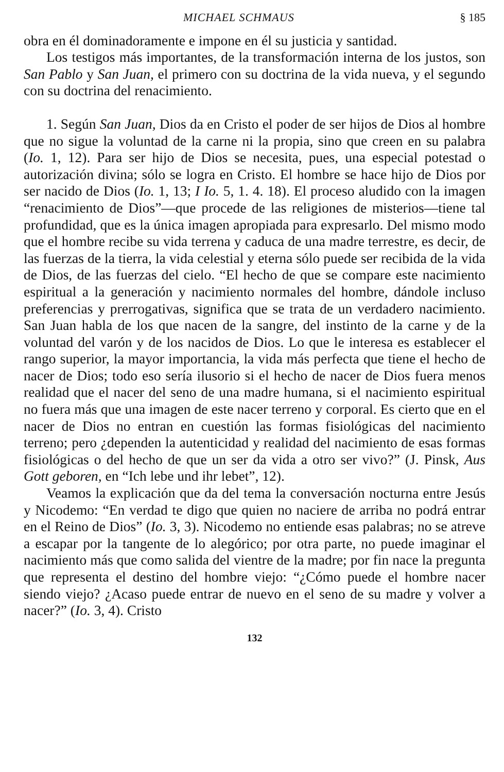MICHAEL SCHMAUS § 185
obra en él dominadoramente e impone en él su justicia y santidad.
Los testigos más importantes, de la transformación interna de los justos, son San Pablo y San Juan, el primero con su doctrina de la vida nueva, y el segundo con su doctrina del renacimiento.
1. Según San Juan, Dios da en Cristo el poder de ser hijos de Dios al hombre que no sigue la voluntad de la carne ni la propia, sino que creen en su palabra (Io. 1, 12). Para ser hijo de Dios se necesita, pues, una especial potestad o autorización divina; sólo se logra en Cristo. El hombre se hace hijo de Dios por ser nacido de Dios (Io. 1, 13; I Io. 5, 1. 4. 18). El proceso aludido con la imagen “renacimiento de Dios”—que procede de las religiones de misterios—tiene tal profundidad, que es la única imagen apropiada para expresarlo. Del mismo modo que el hombre recibe su vida terrena y caduca de una madre terrestre, es decir, de las fuerzas de la tierra, la vida celestial y eterna sólo puede ser recibida de la vida de Dios, de las fuerzas del cielo. “El hecho de que se compare este nacimiento espiritual a la generación y nacimiento normales del hombre, dándole incluso preferencias y prerrogativas, significa que se trata de un verdadero nacimiento. San Juan habla de los que nacen de la sangre, del instinto de la carne y de la voluntad del varón y de los nacidos de Dios. Lo que le interesa es establecer el rango superior, la mayor importancia, la vida más perfecta que tiene el hecho de nacer de Dios; todo eso sería ilusorio si el hecho de nacer de Dios fuera menos realidad que el nacer del seno de una madre humana, si el nacimiento espiritual no fuera más que una imagen de este nacer terreno y corporal. Es cierto que en el nacer de Dios no entran en cuestión las formas fisiológicas del nacimiento terreno; pero ¿dependen la autenticidad y realidad del nacimiento de esas formas fisiológicas o del hecho de que un ser da vida a otro ser vivo?” (J. Pinsk, Aus Gott geboren, en “Ich lebe und ihr lebet”, 12).
Veamos la explicación que da del tema la conversación nocturna entre Jesús y Nicodemo: “En verdad te digo que quien no naciere de arriba no podrá entrar en el Reino de Dios” (Io. 3, 3). Nicodemo no entiende esas palabras; no se atreve a escapar por la tangente de lo alegórico; por otra parte, no puede imaginar el nacimiento más que como salida del vientre de la madre; por fin nace la pregunta que representa el destino del hombre viejo: “¿Cómo puede el hombre nacer siendo viejo? ¿Acaso puede entrar de nuevo en el seno de su madre y volver a nacer?” (Io. 3, 4). Cristo
132